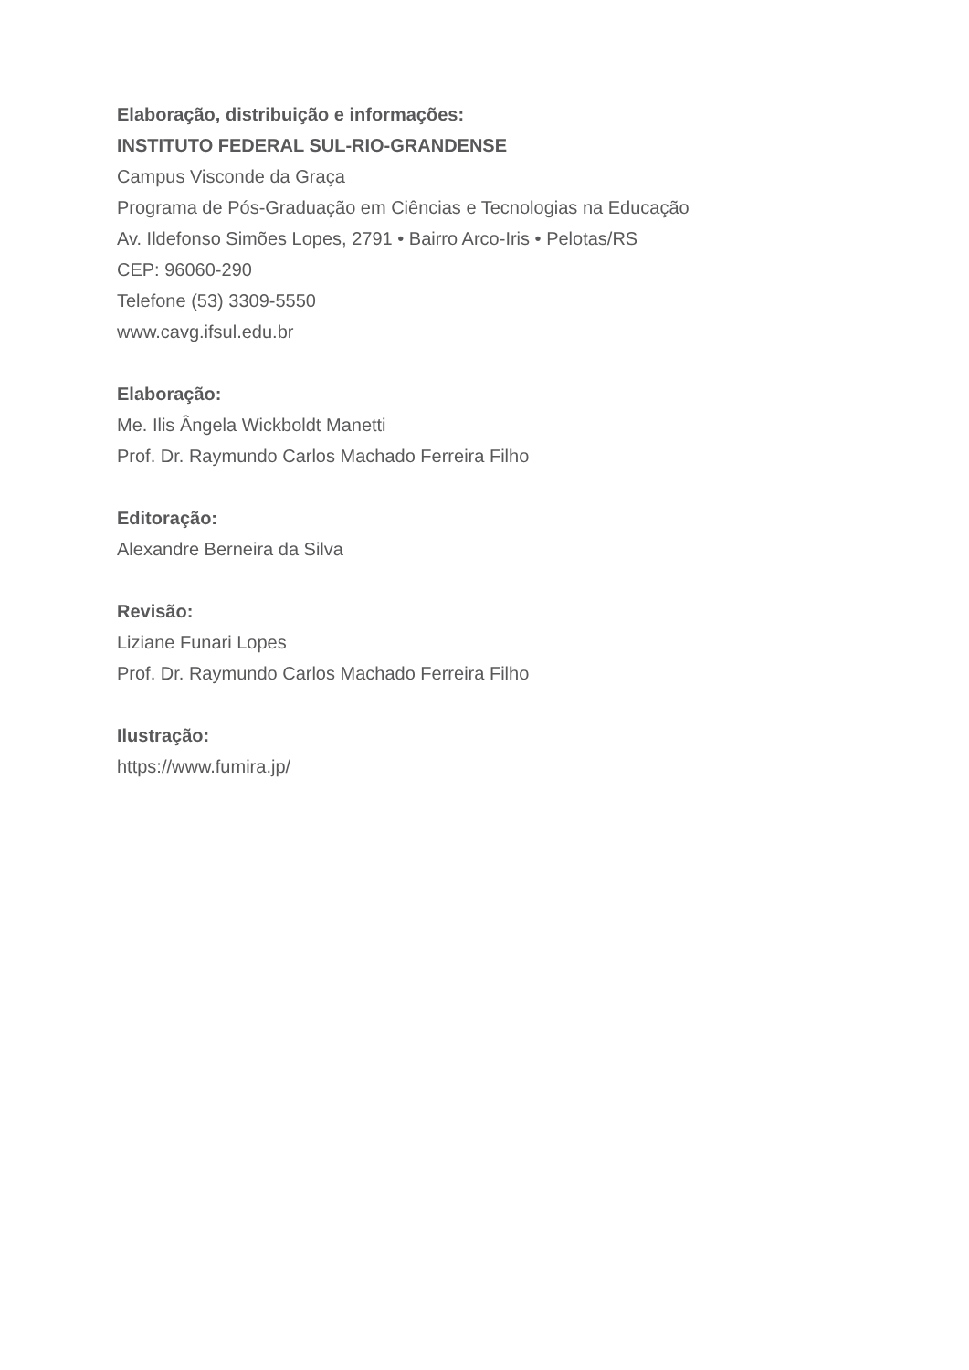Elaboração, distribuição e informações:
INSTITUTO FEDERAL SUL-RIO-GRANDENSE
Campus Visconde da Graça
Programa de Pós-Graduação em Ciências e Tecnologias na Educação
Av. Ildefonso Simões Lopes, 2791 • Bairro Arco-Iris • Pelotas/RS
CEP: 96060-290
Telefone (53) 3309-5550
www.cavg.ifsul.edu.br
Elaboração:
Me. Ilis Ângela Wickboldt Manetti
Prof. Dr. Raymundo Carlos Machado Ferreira Filho
Editoração:
Alexandre Berneira da Silva
Revisão:
Liziane Funari Lopes
Prof. Dr. Raymundo Carlos Machado Ferreira Filho
Ilustração:
https://www.fumira.jp/